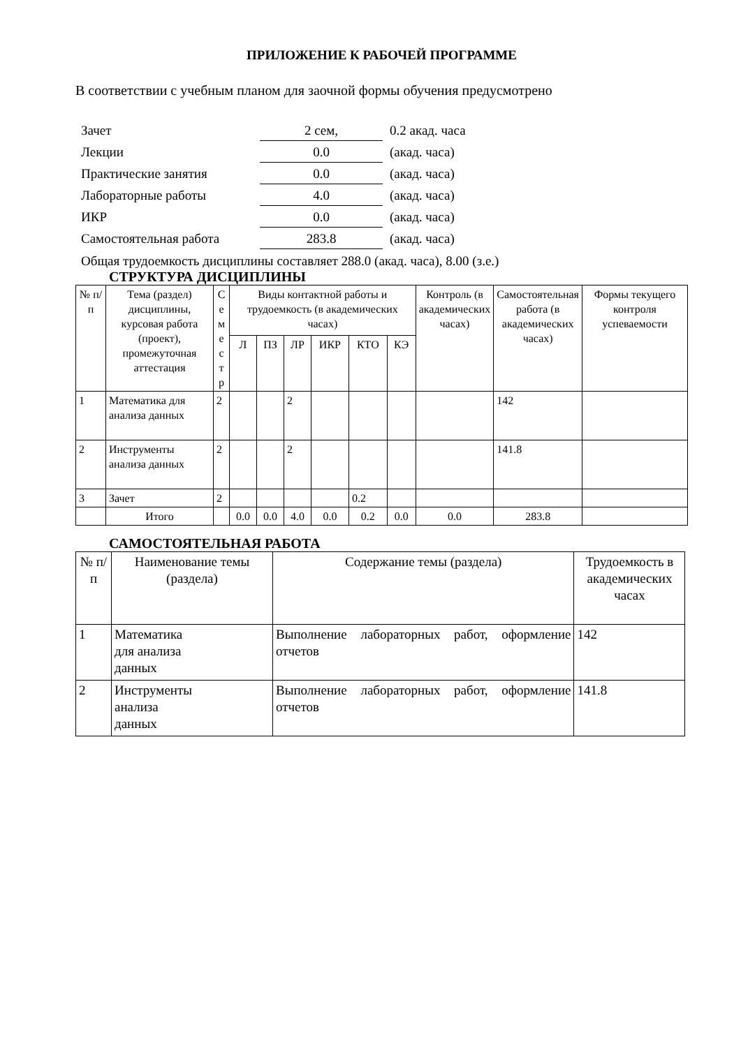ПРИЛОЖЕНИЕ К РАБОЧЕЙ ПРОГРАММЕ
В соответствии с учебным планом для заочной формы обучения предусмотрено
| Зачет | 2 сем, | 0.2 акад. часа |
| Лекции | 0.0 | (акад. часа) |
| Практические занятия | 0.0 | (акад. часа) |
| Лабораторные работы | 4.0 | (акад. часа) |
| ИКР | 0.0 | (акад. часа) |
| Самостоятельная работа | 283.8 | (акад. часа) |
Общая трудоемкость дисциплины составляет 288.0 (акад. часа), 8.00 (з.е.)
СТРУКТУРА ДИСЦИПЛИНЫ
| № п/п | Тема (раздел) дисциплины, курсовая работа (проект), промежуточная аттестация | С е м е с т р | Виды контактной работы и трудоемкость (в академических часах) | | | | | | Контроль (в академических часах) | Самостоятельная работа (в академических часах) | Формы текущего контроля успеваемости |
| --- | --- | --- | --- | --- | --- | --- | --- | --- | --- | --- | --- |
| | | | Л | ПЗ | ЛР | ИКР | КТО | КЭ | | | |
| 1 | Математика для анализа данных | 2 | | | 2 | | | | | 142 | |
| 2 | Инструменты анализа данных | 2 | | | 2 | | | | | 141.8 | |
| 3 | Зачет | 2 | | | | | 0.2 | | | | |
| | Итого | | 0.0 | 0.0 | 4.0 | 0.0 | 0.2 | 0.0 | 0.0 | 283.8 | |
САМОСТОЯТЕЛЬНАЯ РАБОТА
| № п/п | Наименование темы (раздела) | Содержание темы (раздела) | Трудоемкость в академических часах |
| --- | --- | --- | --- |
| 1 | Математика для анализа данных | Выполнение лабораторных работ, оформление отчетов | 142 |
| 2 | Инструменты анализа данных | Выполнение лабораторных работ, оформление отчетов | 141.8 |